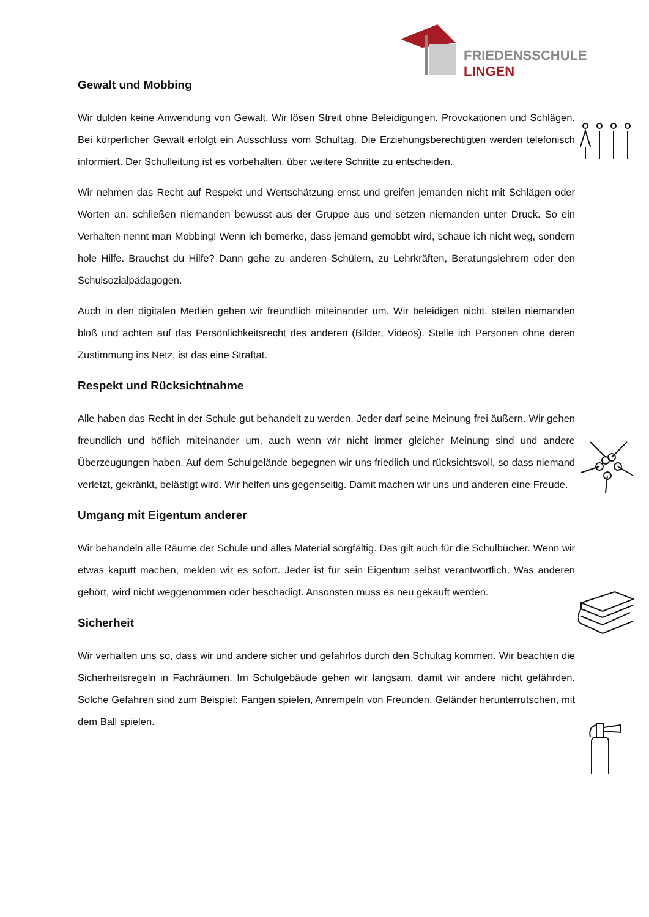FRIEDENSSCHULE
LINGEN
Gewalt und Mobbing
Wir dulden keine Anwendung von Gewalt. Wir lösen Streit ohne Beleidigungen, Provokationen und Schlägen. Bei körperlicher Gewalt erfolgt ein Ausschluss vom Schultag. Die Erziehungsberechtigten werden telefonisch informiert. Der Schulleitung ist es vorbehalten, über weitere Schritte zu entscheiden.
Wir nehmen das Recht auf Respekt und Wertschätzung ernst und greifen jemanden nicht mit Schlägen oder Worten an, schließen niemanden bewusst aus der Gruppe aus und setzen niemanden unter Druck. So ein Verhalten nennt man Mobbing! Wenn ich bemerke, dass jemand gemobbt wird, schaue ich nicht weg, sondern hole Hilfe. Brauchst du Hilfe? Dann gehe zu anderen Schülern, zu Lehrkräften, Beratungslehrern oder den Schulsozialpädagogen.
Auch in den digitalen Medien gehen wir freundlich miteinander um. Wir beleidigen nicht, stellen niemanden bloß und achten auf das Persönlichkeitsrecht des anderen (Bilder, Videos). Stelle ich Personen ohne deren Zustimmung ins Netz, ist das eine Straftat.
Respekt und Rücksichtnahme
Alle haben das Recht in der Schule gut behandelt zu werden. Jeder darf seine Meinung frei äußern. Wir gehen freundlich und höflich miteinander um, auch wenn wir nicht immer gleicher Meinung sind und andere Überzeugungen haben. Auf dem Schulgelände begegnen wir uns friedlich und rücksichtsvoll, so dass niemand verletzt, gekränkt, belästigt wird. Wir helfen uns gegenseitig. Damit machen wir uns und anderen eine Freude.
Umgang mit Eigentum anderer
Wir behandeln alle Räume der Schule und alles Material sorgfältig. Das gilt auch für die Schulbücher. Wenn wir etwas kaputt machen, melden wir es sofort. Jeder ist für sein Eigentum selbst verantwortlich. Was anderen gehört, wird nicht weggenommen oder beschädigt. Ansonsten muss es neu gekauft werden.
Sicherheit
Wir verhalten uns so, dass wir und andere sicher und gefahrlos durch den Schultag kommen. Wir beachten die Sicherheitsregeln in Fachräumen. Im Schulgebäude gehen wir langsam, damit wir andere nicht gefährden. Solche Gefahren sind zum Beispiel: Fangen spielen, Anrempeln von Freunden, Geländer herunterrutschen, mit dem Ball spielen.